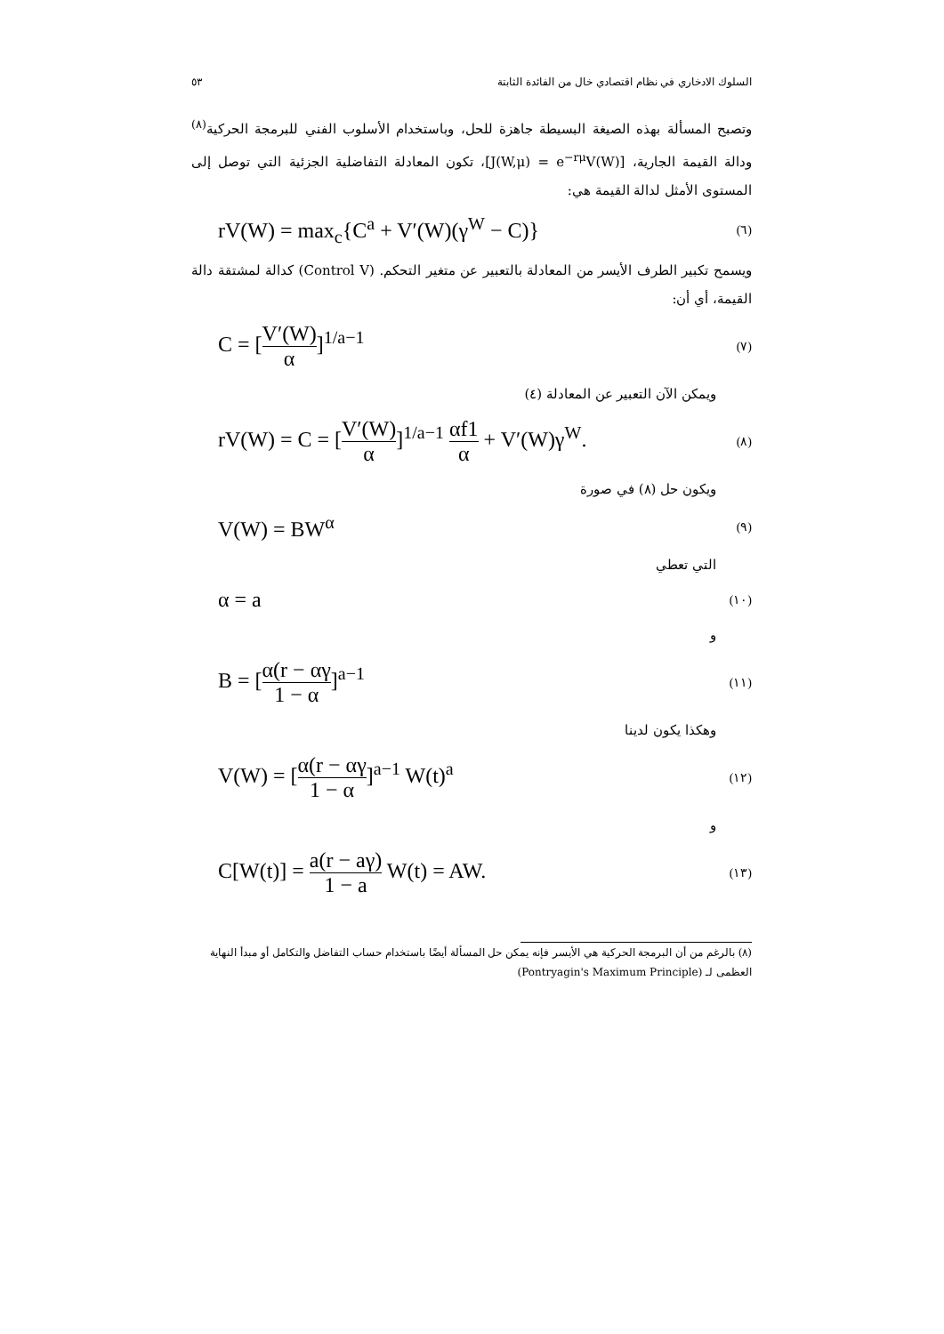السلوك الادخاري في نظام اقتصادي خال من الفائدة الثابتة ٥٣
وتصبح المسألة بهذه الصيغة البسيطة جاهزة للحل، وباستخدام الأسلوب الفني للبرمجة الحركية<sup>(٨)</sup> ودالة القيمة الجارية، [J(W,μ) = e<sup>−rμ</sup>V(W)]، تكون المعادلة التفاضلية الجزئية التي توصل إلى المستوى الأمثل لدالة القيمة هي:
rV(W) = max<sub>c</sub>{C<sup>a</sup> + V′(W)(γ<sup>W</sup> − C)} (٦)
ويسمح تكبير الطرف الأيسر من المعادلة بالتعبير عن متغير التحكم. (Control V) كدالة لمشتقة دالة القيمة، أي أن:
C = [V′(W) α]<sup>1/a−1</sup> (٧)
ويمكن الآن التعبير عن المعادلة (٤)
rV(W) = C = [V′(W) α]<sup>1/a−1</sup> αf1 α + V′(W)γ<sup>W</sup>. (٨)
ويكون حل (٨) في صورة
V(W) = BW<sup>α</sup> (٩)
التي تعطي
α = a (١٠)
و
B = [α(r − αγ 1 − α]<sup>a−1</sup> (١١)
وهكذا يكون لدينا
V(W) = [α(r − αγ 1 − α]<sup>a−1</sup> W(t)<sup>a</sup> (١٢)
و
C[W(t)] = a(r − aγ) 1 − a W(t) = AW. (١٣)
(٨) بالرغم من أن البرمجة الحركية هي الأيسر فإنه يمكن حل المسألة أيضًا باستخدام حساب التفاضل والتكامل أو مبدأ النهاية العظمى لـ (Pontryagin's Maximum Principle)